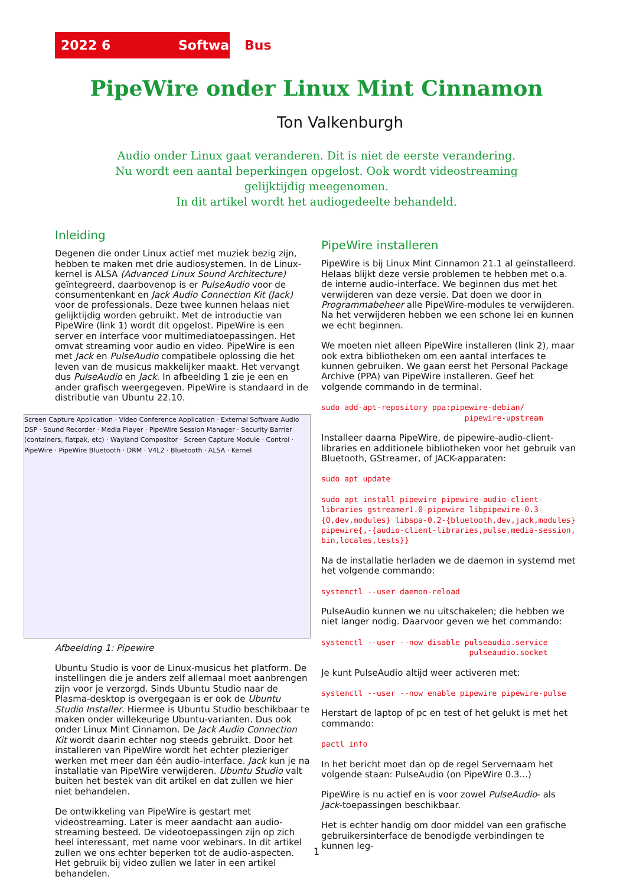2022 6 SoftwareBus
PipeWire onder Linux Mint Cinnamon
Ton Valkenburgh
Audio onder Linux gaat veranderen. Dit is niet de eerste verandering.
Nu wordt een aantal beperkingen opgelost. Ook wordt videostreaming
gelijktijdig meegenomen.
In dit artikel wordt het audiogedeelte behandeld.
Inleiding
Degenen die onder Linux actief met muziek bezig zijn, hebben te maken met drie audiosystemen. In de Linux-kernel is ALSA (Advanced Linux Sound Architecture) geïntegreerd, daarbovenop is er PulseAudio voor de consumentenkant en Jack Audio Connection Kit (Jack) voor de professionals. Deze twee kunnen helaas niet gelijktijdig worden gebruikt. Met de introductie van PipeWire (link 1) wordt dit opgelost. PipeWire is een server en interface voor multimediatoepassingen. Het omvat streaming voor audio en video. PipeWire is een met Jack en PulseAudio compatibele oplossing die het leven van de musicus makkelijker maakt. Het vervangt dus PulseAudio en Jack. In afbeelding 1 zie je een en ander grafisch weergegeven. PipeWire is standaard in de distributie van Ubuntu 22.10.
Screen Capture Application · Video Conference Application · External Software Audio DSP · Sound Recorder · Media Player · PipeWire Session Manager · Security Barrier (containers, flatpak, etc) · Wayland Compositor · Screen Capture Module · Control · PipeWire · PipeWire Bluetooth · DRM · V4L2 · Bluetooth · ALSA · Kernel
Afbeelding 1: Pipewire
Ubuntu Studio is voor de Linux-musicus het platform. De instellingen die je anders zelf allemaal moet aanbrengen zijn voor je verzorgd. Sinds Ubuntu Studio naar de Plasma-desktop is overgegaan is er ook de Ubuntu Studio Installer. Hiermee is Ubuntu Studio beschikbaar te maken onder willekeurige Ubuntu-varianten. Dus ook onder Linux Mint Cinnamon. De Jack Audio Connection Kit wordt daarin echter nog steeds gebruikt. Door het installeren van PipeWire wordt het echter plezieriger werken met meer dan één audio-interface. Jack kun je na installatie van PipeWire verwijderen. Ubuntu Studio valt buiten het bestek van dit artikel en dat zullen we hier niet behandelen.
De ontwikkeling van PipeWire is gestart met videostreaming. Later is meer aandacht aan audio-streaming besteed. De videotoepassingen zijn op zich heel interessant, met name voor webinars. In dit artikel zullen we ons echter beperken tot de audio-aspecten. Het gebruik bij video zullen we later in een artikel behandelen.
PipeWire installeren
PipeWire is bij Linux Mint Cinnamon 21.1 al geïnstalleerd. Helaas blijkt deze versie problemen te hebben met o.a. de interne audio-interface. We beginnen dus met het verwijderen van deze versie. Dat doen we door in Programmabeheer alle PipeWire-modules te verwijderen. Na het verwijderen hebben we een schone lei en kunnen we echt beginnen.
We moeten niet alleen PipeWire installeren (link 2), maar ook extra bibliotheken om een aantal interfaces te kunnen gebruiken. We gaan eerst het Personal Package Archive (PPA) van PipeWire installeren. Geef het volgende commando in de terminal.
sudo add-apt-repository ppa:pipewire-debian/ pipewire-upstream
Installeer daarna PipeWire, de pipewire-audio-client-libraries en additionele bibliotheken voor het gebruik van Bluetooth, GStreamer, of JACK-apparaten:
sudo apt update
sudo apt install pipewire pipewire-audio-client- libraries gstreamer1.0-pipewire libpipewire-0.3- {0,dev,modules} libspa-0.2-{bluetooth,dev,jack,modules} pipewire{,-{audio-client-libraries,pulse,media-session, bin,locales,tests}}
Na de installatie herladen we de daemon in systemd met het volgende commando:
systemctl --user daemon-reload
PulseAudio kunnen we nu uitschakelen; die hebben we niet langer nodig. Daarvoor geven we het commando:
systemctl --user --now disable pulseaudio.service pulseaudio.socket
Je kunt PulseAudio altijd weer activeren met:
systemctl --user --now enable pipewire pipewire-pulse
Herstart de laptop of pc en test of het gelukt is met het commando:
pactl info
In het bericht moet dan op de regel Servernaam het volgende staan: PulseAudio (on PipeWire 0.3...)
PipeWire is nu actief en is voor zowel PulseAudio- als Jack-toepassingen beschikbaar.
Het is echter handig om door middel van een grafische gebruikersinterface de benodigde verbindingen te kunnen leg-
1